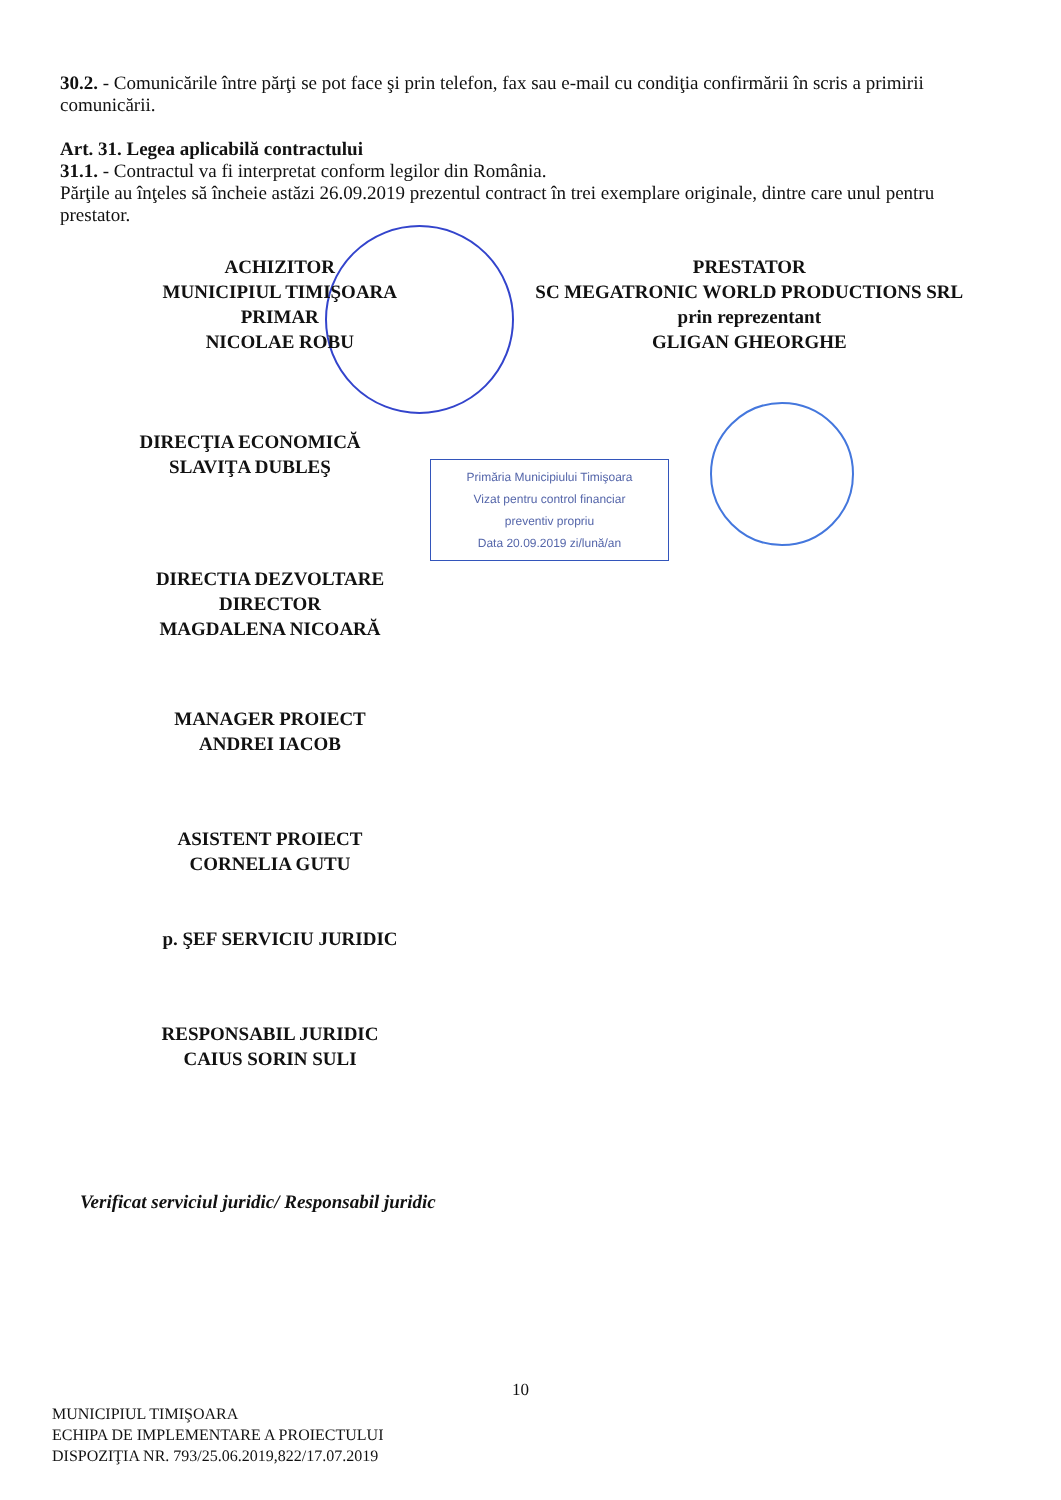30.2. - Comunicările între părţi se pot face şi prin telefon, fax sau e-mail cu condiţia confirmării în scris a primirii comunicării.
Art. 31. Legea aplicabilă contractului
31.1. - Contractul va fi interpretat conform legilor din România.
Părţile au înţeles să încheie astăzi 26.09.2019 prezentul contract în trei exemplare originale, dintre care unul pentru prestator.
ACHIZITOR
MUNICIPIUL TIMIŞOARA
PRIMAR
NICOLAE ROBU
PRESTATOR
SC MEGATRONIC WORLD PRODUCTIONS SRL
prin reprezentant
GLIGAN GHEORGHE
DIRECŢIA ECONOMICĂ
SLAVIŢA DUBLEŞ
Primăria Municipiului Timişoara
Vizat pentru control financiar
preventiv propriu
Data 20.09.2019 zi/lună/an
DIRECTIA DEZVOLTARE
DIRECTOR
MAGDALENA NICOARĂ
MANAGER PROIECT
ANDREI IACOB
ASISTENT PROIECT
CORNELIA GUTU
p. ŞEF SERVICIU JURIDIC
RESPONSABIL JURIDIC
CAIUS SORIN SULI
Verificat serviciul juridic/ Responsabil juridic
10
MUNICIPIUL TIMIŞOARA
ECHIPA DE IMPLEMENTARE A PROIECTULUI
DISPOZIŢIA NR. 793/25.06.2019,822/17.07.2019